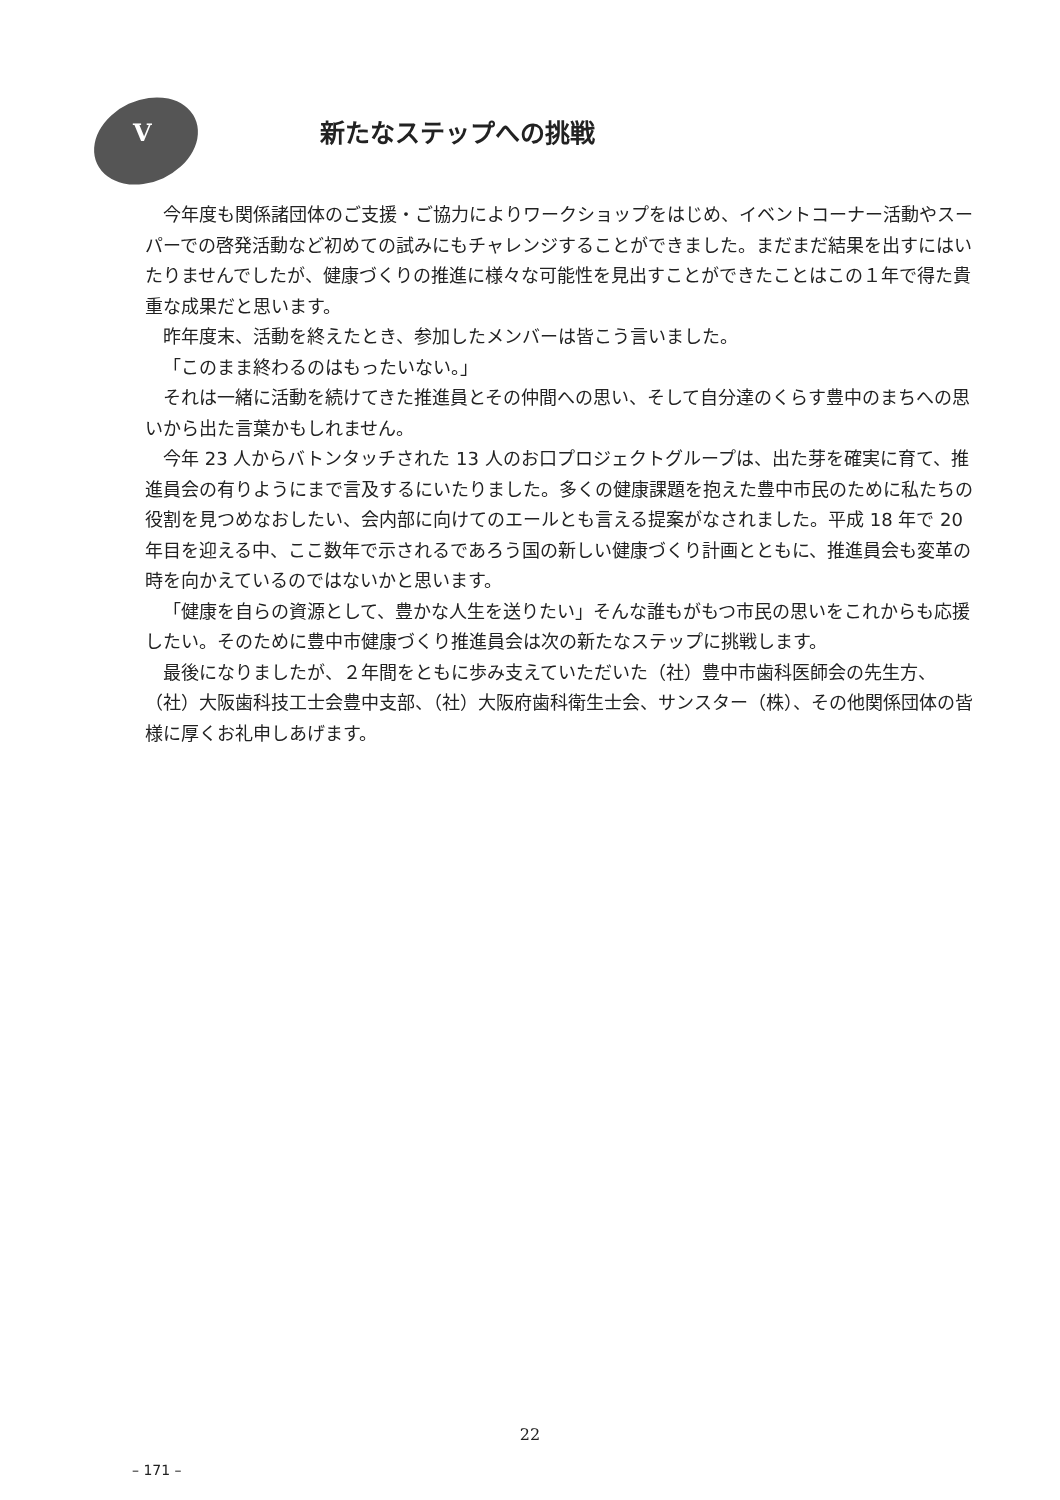V
新たなステップへの挑戦
今年度も関係諸団体のご支援・ご協力によりワークショップをはじめ、イベントコーナー活動やスーパーでの啓発活動など初めての試みにもチャレンジすることができました。まだまだ結果を出すにはいたりませんでしたが、健康づくりの推進に様々な可能性を見出すことができたことはこの１年で得た貴重な成果だと思います。
昨年度末、活動を終えたとき、参加したメンバーは皆こう言いました。
「このまま終わるのはもったいない。」
それは一緒に活動を続けてきた推進員とその仲間への思い、そして自分達のくらす豊中のまちへの思いから出た言葉かもしれません。
今年 23 人からバトンタッチされた 13 人のお口プロジェクトグループは、出た芽を確実に育て、推進員会の有りようにまで言及するにいたりました。多くの健康課題を抱えた豊中市民のために私たちの役割を見つめなおしたい、会内部に向けてのエールとも言える提案がなされました。平成 18 年で 20 年目を迎える中、ここ数年で示されるであろう国の新しい健康づくり計画とともに、推進員会も変革の時を向かえているのではないかと思います。
「健康を自らの資源として、豊かな人生を送りたい」そんな誰もがもつ市民の思いをこれからも応援したい。そのために豊中市健康づくり推進員会は次の新たなステップに挑戦します。
最後になりましたが、２年間をともに歩み支えていただいた（社）豊中市歯科医師会の先生方、（社）大阪歯科技工士会豊中支部、（社）大阪府歯科衛生士会、サンスター（株）、その他関係団体の皆様に厚くお礼申しあげます。
22
– 171 –